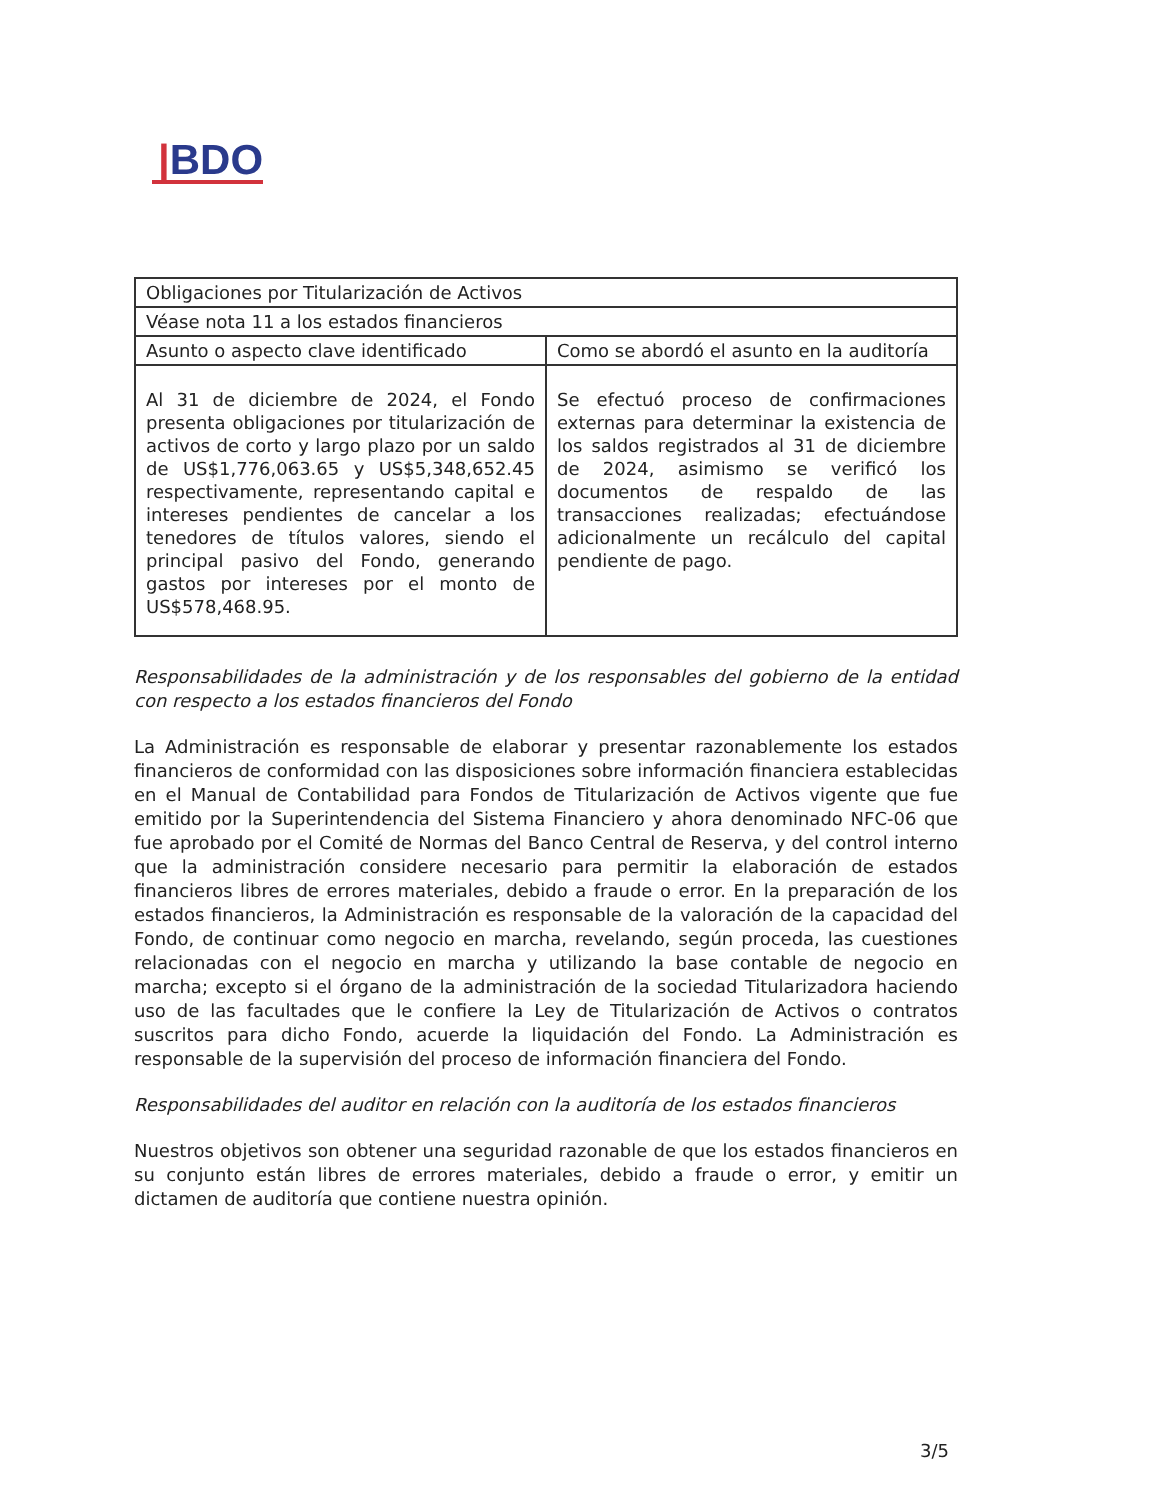|BDO
| Obligaciones por Titularización de Activos | |
| Véase nota 11 a los estados financieros | |
| Asunto o aspecto clave identificado | Como se abordó el asunto en la auditoría |
| Al 31 de diciembre de 2024, el Fondo presenta obligaciones por titularización de activos de corto y largo plazo por un saldo de US$1,776,063.65 y US$5,348,652.45 respectivamente, representando capital e intereses pendientes de cancelar a los tenedores de títulos valores, siendo el principal pasivo del Fondo, generando gastos por intereses por el monto de US$578,468.95. | Se efectuó proceso de confirmaciones externas para determinar la existencia de los saldos registrados al 31 de diciembre de 2024, asimismo se verificó los documentos de respaldo de las transacciones realizadas; efectuándose adicionalmente un recálculo del capital pendiente de pago. |
Responsabilidades de la administración y de los responsables del gobierno de la entidad con respecto a los estados financieros del Fondo
La Administración es responsable de elaborar y presentar razonablemente los estados financieros de conformidad con las disposiciones sobre información financiera establecidas en el Manual de Contabilidad para Fondos de Titularización de Activos vigente que fue emitido por la Superintendencia del Sistema Financiero y ahora denominado NFC-06 que fue aprobado por el Comité de Normas del Banco Central de Reserva, y del control interno que la administración considere necesario para permitir la elaboración de estados financieros libres de errores materiales, debido a fraude o error. En la preparación de los estados financieros, la Administración es responsable de la valoración de la capacidad del Fondo, de continuar como negocio en marcha, revelando, según proceda, las cuestiones relacionadas con el negocio en marcha y utilizando la base contable de negocio en marcha; excepto si el órgano de la administración de la sociedad Titularizadora haciendo uso de las facultades que le confiere la Ley de Titularización de Activos o contratos suscritos para dicho Fondo, acuerde la liquidación del Fondo. La Administración es responsable de la supervisión del proceso de información financiera del Fondo.
Responsabilidades del auditor en relación con la auditoría de los estados financieros
Nuestros objetivos son obtener una seguridad razonable de que los estados financieros en su conjunto están libres de errores materiales, debido a fraude o error, y emitir un dictamen de auditoría que contiene nuestra opinión.
3/5